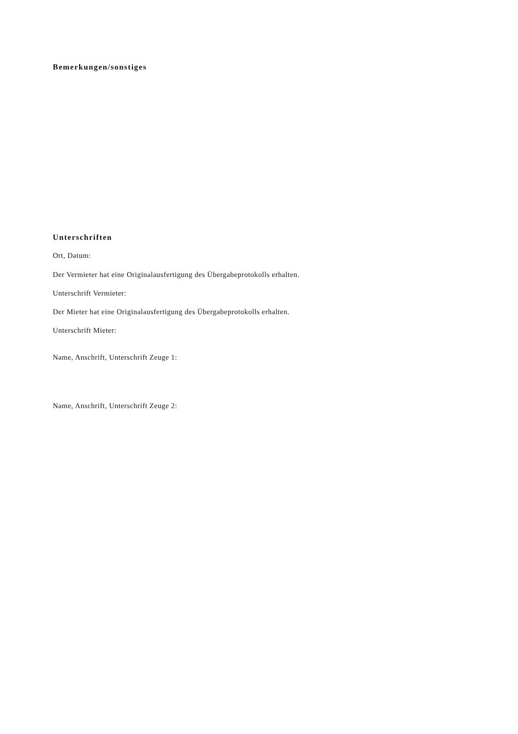Bemerkungen/sonstiges
Unterschriften
Ort, Datum:
Der Vermieter hat eine Originalausfertigung des Übergabeprotokolls erhalten.
Unterschrift Vermieter:
Der Mieter hat eine Originalausfertigung des Übergabeprotokolls erhalten.
Unterschrift Mieter:
Name, Anschrift, Unterschrift Zeuge 1:
Name, Anschrift, Unterschrift Zeuge 2: